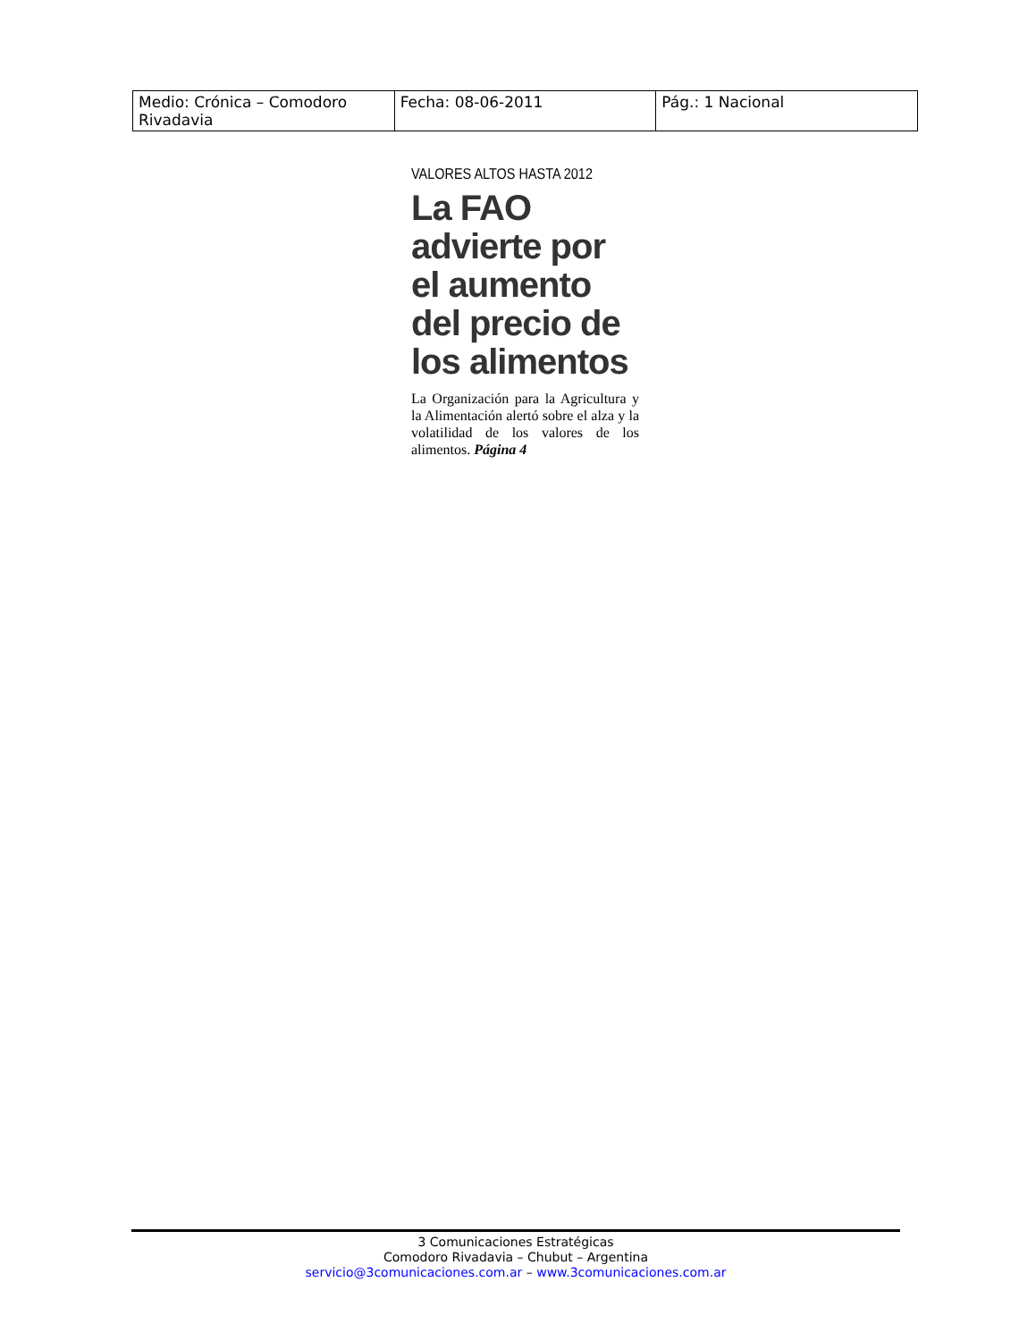| Medio: Crónica – Comodoro Rivadavia | Fecha: 08-06-2011 | Pág.: 1 Nacional |
VALORES ALTOS HASTA 2012
La FAO advierte por el aumento del precio de los alimentos
La Organización para la Agricultura y la Alimentación alertó sobre el alza y la volatilidad de los valores de los alimentos. Página 4
3 Comunicaciones Estratégicas
Comodoro Rivadavia – Chubut – Argentina
servicio@3comunicaciones.com.ar – www.3comunicaciones.com.ar